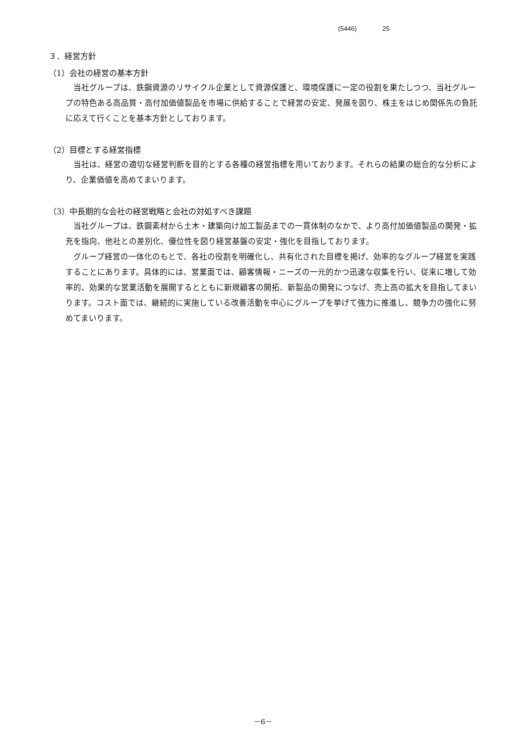(5446) 25
３．経営方針
（1）会社の経営の基本方針
当社グループは、鉄鋼資源のリサイクル企業として資源保護と、環境保護に一定の役割を果たしつつ、当社グループの特色ある高品質・高付加価値製品を市場に供給することで経営の安定、発展を図り、株主をはじめ関係先の負託に応えて行くことを基本方針としております。
（2）目標とする経営指標
当社は、経営の適切な経営判断を目的とする各種の経営指標を用いております。それらの結果の総合的な分析により、企業価値を高めてまいります。
（3）中長期的な会社の経営戦略と会社の対処すべき課題
当社グループは、鉄鋼素材から土木・建築向け加工製品までの一貫体制のなかで、より高付加価値製品の開発・拡充を指向、他社との差別化、優位性を図り経営基盤の安定・強化を目指しております。
グループ経営の一体化のもとで、各社の役割を明確化し、共有化された目標を掲げ、効率的なグループ経営を実践することにあります。具体的には、営業面では、顧客情報・ニーズの一元的かつ迅速な収集を行い、従来に増して効率的、効果的な営業活動を展開するとともに新規顧客の開拓、新製品の開発につなげ、売上高の拡大を目指してまいります。コスト面では、継続的に実施している改善活動を中心にグループを挙げて強力に推進し、競争力の強化に努めてまいります。
－6－